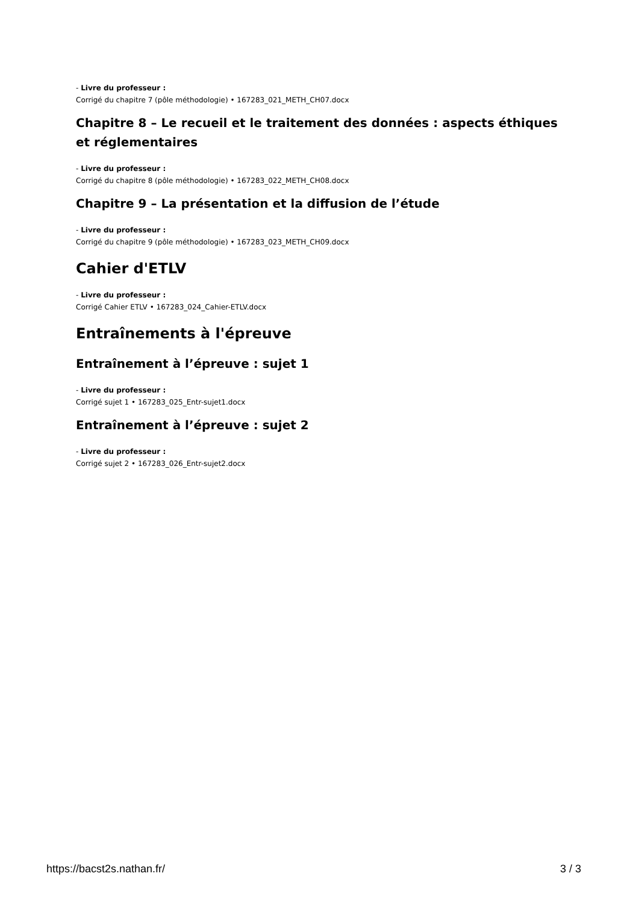- Livre du professeur :
Corrigé du chapitre 7 (pôle méthodologie) • 167283_021_METH_CH07.docx
Chapitre 8 – Le recueil et le traitement des données : aspects éthiques et réglementaires
- Livre du professeur :
Corrigé du chapitre 8 (pôle méthodologie) • 167283_022_METH_CH08.docx
Chapitre 9 – La présentation et la diffusion de l’étude
- Livre du professeur :
Corrigé du chapitre 9 (pôle méthodologie) • 167283_023_METH_CH09.docx
Cahier d'ETLV
- Livre du professeur :
Corrigé Cahier ETLV • 167283_024_Cahier-ETLV.docx
Entraînements à l'épreuve
Entraînement à l’épreuve : sujet 1
- Livre du professeur :
Corrigé sujet 1 • 167283_025_Entr-sujet1.docx
Entraînement à l’épreuve : sujet 2
- Livre du professeur :
Corrigé sujet 2 • 167283_026_Entr-sujet2.docx
https://bacst2s.nathan.fr/ 3 / 3